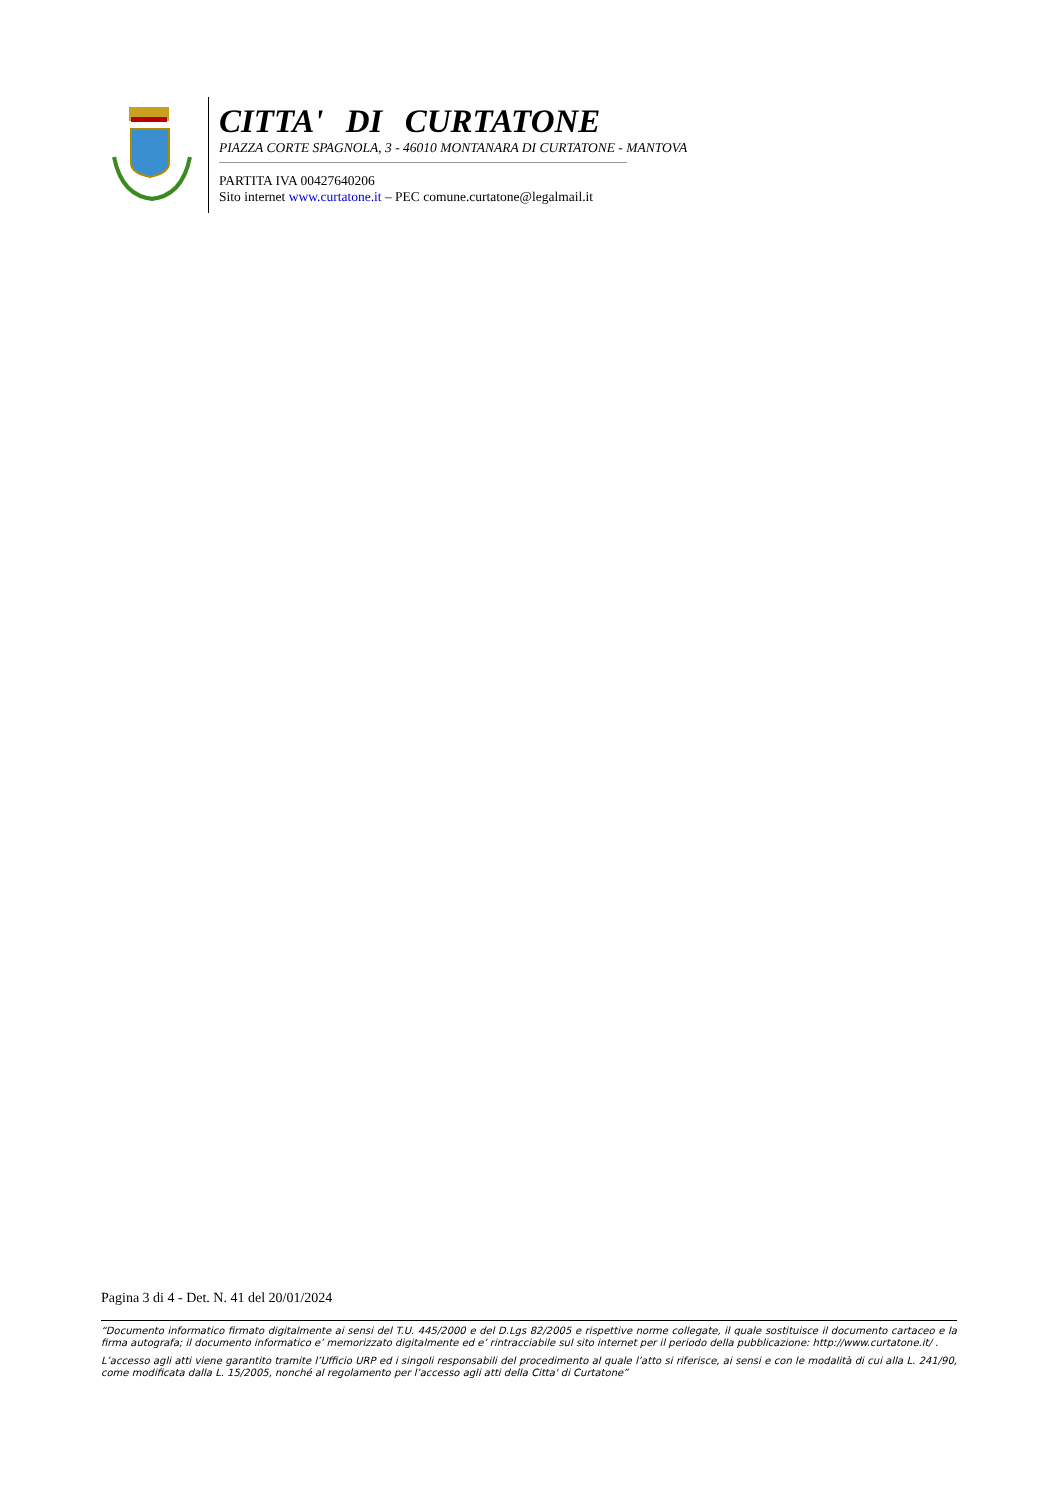CITTA' DI CURTATONE
PIAZZA CORTE SPAGNOLA, 3 - 46010 MONTANARA DI CURTATONE - MANTOVA
PARTITA IVA 00427640206
Sito internet www.curtatone.it – PEC comune.curtatone@legalmail.it
Pagina 3 di 4 - Det. N. 41 del 20/01/2024
“Documento informatico firmato digitalmente ai sensi del T.U. 445/2000 e del D.Lgs 82/2005 e rispettive norme collegate, il quale sostituisce il documento cartaceo e la firma autografa; il documento informatico e’ memorizzato digitalmente ed e’ rintracciabile sul sito internet per il periodo della pubblicazione: http://www.curtatone.it/ .
L’accesso agli atti viene garantito tramite l’Ufficio URP ed i singoli responsabili del procedimento al quale l’atto si riferisce, ai sensi e con le modalità di cui alla L. 241/90, come modificata dalla L. 15/2005, nonché al regolamento per l’accesso agli atti della Citta' di Curtatone”